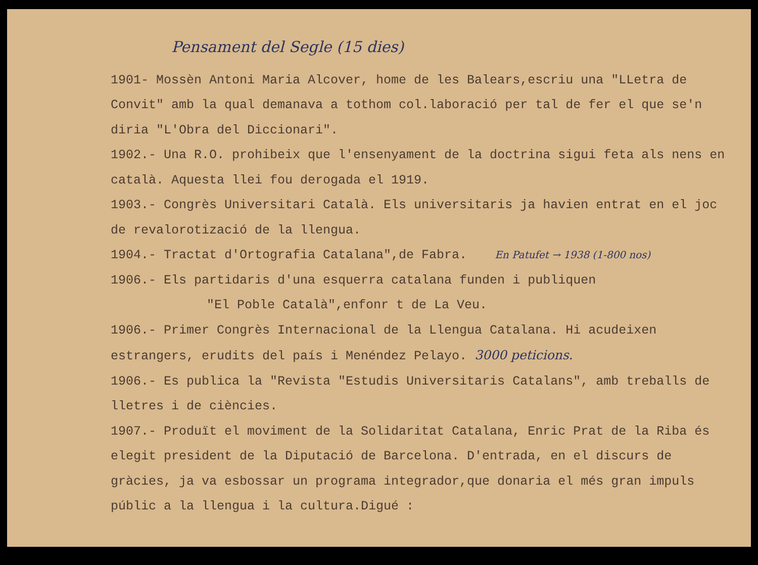Pensament del Segle (15 dies)
1901- Mossèn Antoni Maria Alcover, home de les Balears,escriu una "LLetra de Convit" amb la qual demanava a tothom col.laboració per tal de fer el que se'n diria "L'Obra del Diccionari".
1902.- Una R.O. prohibeix que l'ensenyament de la doctrina sigui feta als nens en català. Aquesta llei fou derogada el 1919.
1903.- Congrès Universitari Català. Els universitaris ja havien entrat en el joc de revalorotizació de la llengua.
1904.- Tractat d'Ortografia Catalana",de Fabra. En Patufet → 1938 (1-800 nos)
1906.- Els partidaris d'una esquerra catalana funden i publiquen
"El Poble Català",enfonr t de La Veu.
1906.- Primer Congrès Internacional de la Llengua Catalana. Hi acudeixen estrangers, erudits del país i Menéndez Pelayo. 3000 peticions.
1906.- Es publica la "Revista "Estudis Universitaris Catalans", amb treballs de lletres i de ciències.
1907.- Produït el moviment de la Solidaritat Catalana, Enric Prat de la Riba és elegit president de la Diputació de Barcelona. D'entrada, en el discurs de gràcies, ja va esbossar un programa integrador,que donaria el més gran impuls públic a la llengua i la cultura.Digué :